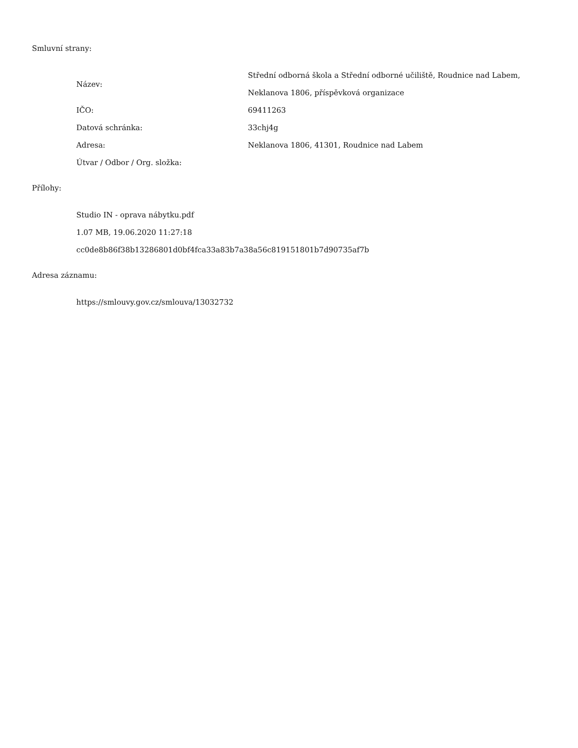Smluvní strany:
| Název: | Střední odborná škola a Střední odborné učiliště, Roudnice nad Labem, Neklanova 1806, příspěvková organizace |
| IČO: | 69411263 |
| Datová schránka: | 33chj4g |
| Adresa: | Neklanova 1806, 41301, Roudnice nad Labem |
| Útvar / Odbor / Org. složka: | |
Přílohy:
Studio IN - oprava nábytku.pdf
1.07 MB, 19.06.2020 11:27:18
cc0de8b86f38b13286801d0bf4fca33a83b7a38a56c819151801b7d90735af7b
Adresa záznamu:
https://smlouvy.gov.cz/smlouva/13032732